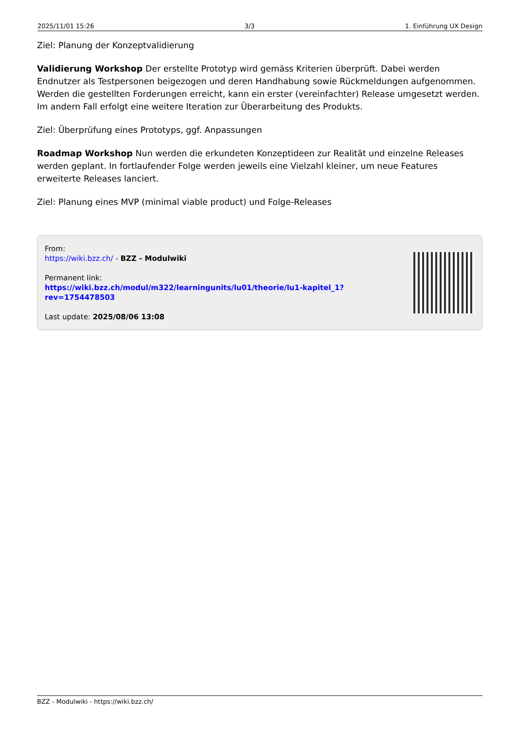2025/11/01 15:26 3/3 1. Einführung UX Design
Ziel: Planung der Konzeptvalidierung
Validierung Workshop Der erstellte Prototyp wird gemäss Kriterien überprüft. Dabei werden Endnutzer als Testpersonen beigezogen und deren Handhabung sowie Rückmeldungen aufgenommen. Werden die gestellten Forderungen erreicht, kann ein erster (vereinfachter) Release umgesetzt werden. Im andern Fall erfolgt eine weitere Iteration zur Überarbeitung des Produkts.
Ziel: Überprüfung eines Prototyps, ggf. Anpassungen
Roadmap Workshop Nun werden die erkundeten Konzeptideen zur Realität und einzelne Releases werden geplant. In fortlaufender Folge werden jeweils eine Vielzahl kleiner, um neue Features erweiterte Releases lanciert.
Ziel: Planung eines MVP (minimal viable product) und Folge-Releases
From:
https://wiki.bzz.ch/ - BZZ - Modulwiki
Permanent link:
https://wiki.bzz.ch/modul/m322/learningunits/lu01/theorie/lu1-kapitel_1?rev=1754478503
Last update: 2025/08/06 13:08
BZZ - Modulwiki - https://wiki.bzz.ch/